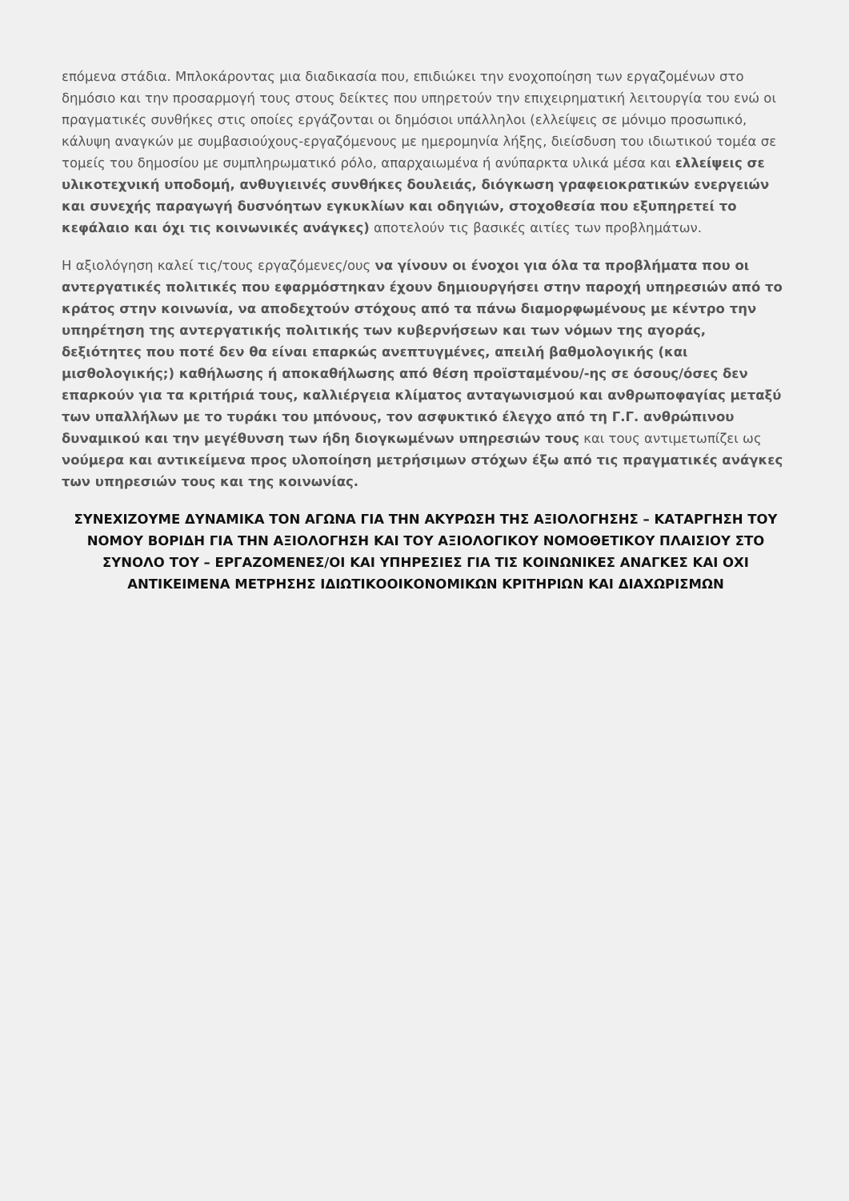επόμενα στάδια. Μπλοκάροντας μια διαδικασία που, επιδιώκει την ενοχοποίηση των εργαζομένων στο δημόσιο και την προσαρμογή τους στους δείκτες που υπηρετούν την επιχειρηματική λειτουργία του ενώ οι πραγματικές συνθήκες στις οποίες εργάζονται οι δημόσιοι υπάλληλοι (ελλείψεις σε μόνιμο προσωπικό, κάλυψη αναγκών με συμβασιούχους-εργαζόμενους με ημερομηνία λήξης, διείσδυση του ιδιωτικού τομέα σε τομείς του δημοσίου με συμπληρωματικό ρόλο, απαρχαιωμένα ή ανύπαρκτα υλικά μέσα και ελλείψεις σε υλικοτεχνική υποδομή, ανθυγιεινές συνθήκες δουλειάς, διόγκωση γραφειοκρατικών ενεργειών και συνεχής παραγωγή δυσνόητων εγκυκλίων και οδηγιών, στοχοθεσία που εξυπηρετεί το κεφάλαιο και όχι τις κοινωνικές ανάγκες) αποτελούν τις βασικές αιτίες των προβλημάτων.
Η αξιολόγηση καλεί τις/τους εργαζόμενες/ους να γίνουν οι ένοχοι για όλα τα προβλήματα που οι αντεργατικές πολιτικές που εφαρμόστηκαν έχουν δημιουργήσει στην παροχή υπηρεσιών από το κράτος στην κοινωνία, να αποδεχτούν στόχους από τα πάνω διαμορφωμένους με κέντρο την υπηρέτηση της αντεργατικής πολιτικής των κυβερνήσεων και των νόμων της αγοράς, δεξιότητες που ποτέ δεν θα είναι επαρκώς ανεπτυγμένες, απειλή βαθμολογικής (και μισθολογικής;) καθήλωσης ή αποκαθήλωσης από θέση προϊσταμένου/-ης σε όσους/όσες δεν επαρκούν για τα κριτήριά τους, καλλιέργεια κλίματος ανταγωνισμού και ανθρωποφαγίας μεταξύ των υπαλλήλων με το τυράκι του μπόνους, τον ασφυκτικό έλεγχο από τη Γ.Γ. ανθρώπινου δυναμικού και την μεγέθυνση των ήδη διογκωμένων υπηρεσιών τους και τους αντιμετωπίζει ως νούμερα και αντικείμενα προς υλοποίηση μετρήσιμων στόχων έξω από τις πραγματικές ανάγκες των υπηρεσιών τους και της κοινωνίας.
ΣΥΝΕΧΙΖΟΥΜΕ ΔΥΝΑΜΙΚΑ ΤΟΝ ΑΓΩΝΑ ΓΙΑ ΤΗΝ ΑΚΥΡΩΣΗ ΤΗΣ ΑΞΙΟΛΟΓΗΣΗΣ – ΚΑΤΑΡΓΗΣΗ ΤΟΥ ΝΟΜΟΥ ΒΟΡΙΔΗ ΓΙΑ ΤΗΝ ΑΞΙΟΛΟΓΗΣΗ ΚΑΙ ΤΟΥ ΑΞΙΟΛΟΓΙΚΟΥ ΝΟΜΟΘΕΤΙΚΟΥ ΠΛΑΙΣΙΟΥ ΣΤΟ ΣΥΝΟΛΟ ΤΟΥ – ΕΡΓΑΖΟΜΕΝΕΣ/ΟΙ ΚΑΙ ΥΠΗΡΕΣΙΕΣ ΓΙΑ ΤΙΣ ΚΟΙΝΩΝΙΚΕΣ ΑΝΑΓΚΕΣ ΚΑΙ ΟΧΙ ΑΝΤΙΚΕΙΜΕΝΑ ΜΕΤΡΗΣΗΣ ΙΔΙΩΤΙΚΟΟΙΚΟΝΟΜΙΚΩΝ ΚΡΙΤΗΡΙΩΝ ΚΑΙ ΔΙΑΧΩΡΙΣΜΩΝ